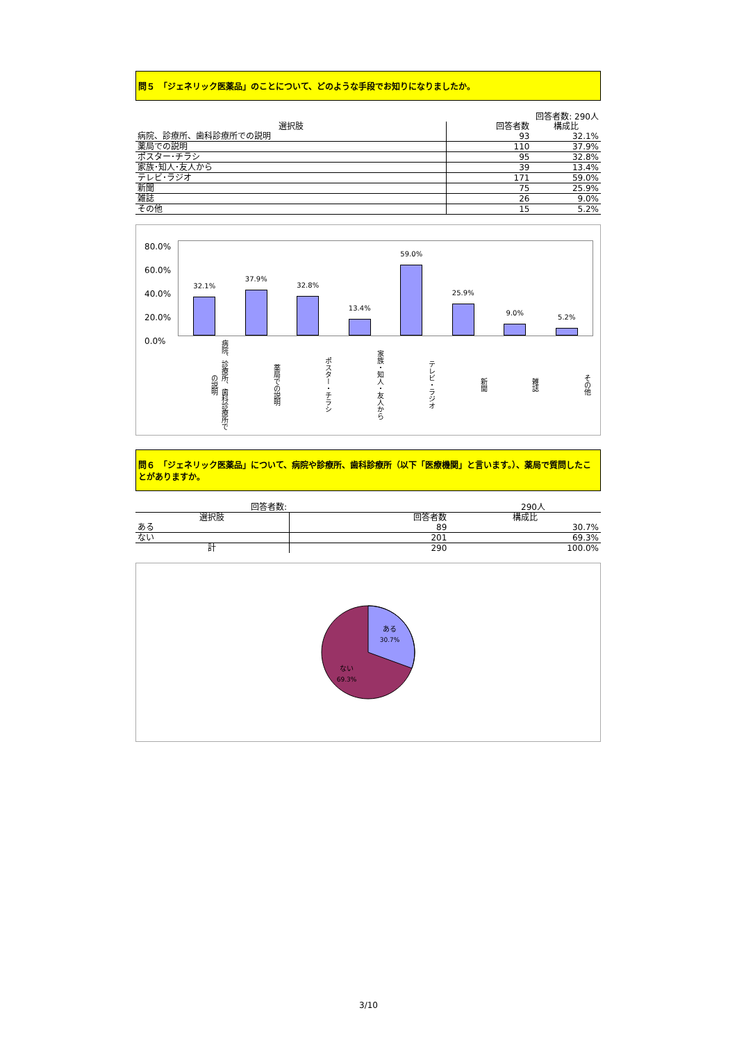問５　「ジェネリック医薬品」のことについて、どのような手段でお知りになりましたか。
| | 回答者数: 290人 | |
| 選択肢 | 回答者数 | 構成比 |
| 病院、診療所、歯科診療所での説明 | 93 | 32.1% |
| 薬局での説明 | 110 | 37.9% |
| ポスター･チラシ | 95 | 32.8% |
| 家族･知人･友人から | 39 | 13.4% |
| テレビ･ラジオ | 171 | 59.0% |
| 新聞 | 75 | 25.9% |
| 雑誌 | 26 | 9.0% |
| その他 | 15 | 5.2% |
80.0%
60.0%
40.0%
20.0%
0.0%
32.1%
37.9%
32.8%
13.4%
59.0%
25.9%
9.0%
5.2%
病院、診療所、歯科診療所での説明
薬局での説明
ポスター・チラシ
家族・知人・友人から
テレビ・ラジオ
新聞
雑誌
その他
問６　「ジェネリック医薬品」について、病院や診療所、歯科診療所（以下「医療機関」と言います。）、薬局で質問したことがありますか。
| 回答者数: | 290人 | |
| 選択肢 | 回答者数 | 構成比 |
| ある | 89 | 30.7% |
| ない | 201 | 69.3% |
| 計 | 290 | 100.0% |
ある
30.7%
ない
69.3%
3/10